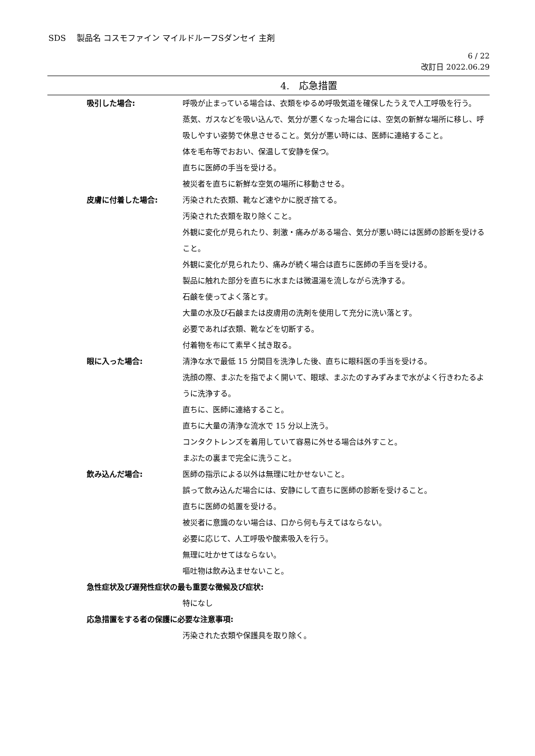SDS　 製品名 コスモファイン マイルドルーフSダンセイ 主剤
6 / 22
改訂日 2022.06.29
4.　応急措置
吸引した場合: 呼吸が止まっている場合は、衣類をゆるめ呼吸気道を確保したうえで人工呼吸を行う。
蒸気、ガスなどを吸い込んで、気分が悪くなった場合には、空気の新鮮な場所に移し、呼吸しやすい姿勢で休息させること。気分が悪い時には、医師に連絡すること。
体を毛布等でおおい、保温して安静を保つ。
直ちに医師の手当を受ける。
被災者を直ちに新鮮な空気の場所に移動させる。
皮膚に付着した場合: 汚染された衣類、靴など速やかに脱ぎ捨てる。
汚染された衣類を取り除くこと。
外観に変化が見られたり、刺激・痛みがある場合、気分が悪い時には医師の診断を受けること。
外観に変化が見られたり、痛みが続く場合は直ちに医師の手当を受ける。
製品に触れた部分を直ちに水または微温湯を流しながら洗浄する。
石鹸を使ってよく落とす。
大量の水及び石鹸または皮膚用の洗剤を使用して充分に洗い落とす。
必要であれば衣類、靴などを切断する。
付着物を布にて素早く拭き取る。
眼に入った場合: 清浄な水で最低 15 分間目を洗浄した後、直ちに眼科医の手当を受ける。
洗顔の際、まぶたを指でよく開いて、眼球、まぶたのすみずみまで水がよく行きわたるように洗浄する。
直ちに、医師に連絡すること。
直ちに大量の清浄な流水で 15 分以上洗う。
コンタクトレンズを着用していて容易に外せる場合は外すこと。
まぶたの裏まで完全に洗うこと。
飲み込んだ場合: 医師の指示による以外は無理に吐かせないこと。
誤って飲み込んだ場合には、安静にして直ちに医師の診断を受けること。
直ちに医師の処置を受ける。
被災者に意識のない場合は、口から何も与えてはならない。
必要に応じて、人工呼吸や酸素吸入を行う。
無理に吐かせてはならない。
嘔吐物は飲み込ませないこと。
急性症状及び遅発性症状の最も重要な徴候及び症状:
特になし
応急措置をする者の保護に必要な注意事項:
汚染された衣類や保護具を取り除く。